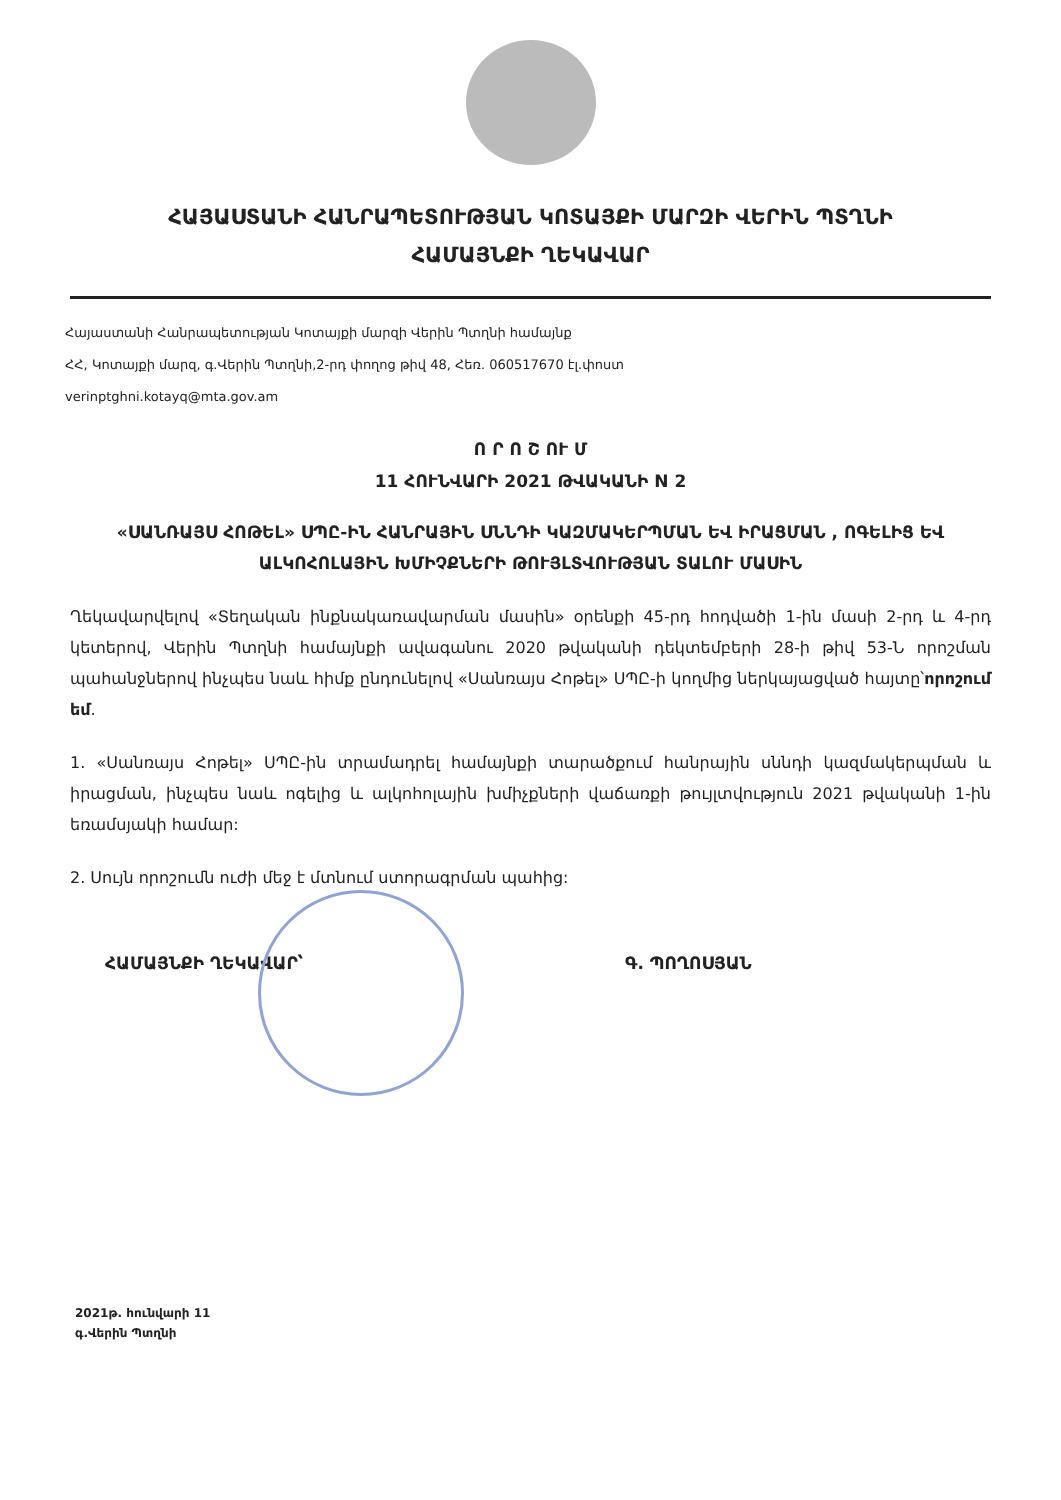ՀԱՅԱՍՏԱՆԻ ՀԱՆՐԱՊԵՏՈՒԹՅԱՆ ԿՈՏԱՅՔԻ ՄԱՐԶԻ ՎԵՐԻՆ ՊՏՂՆԻ
ՀԱՄԱՅՆՔԻ ՂԵԿԱՎԱՐ
Հայաստանի Հանրապետության Կոտայքի մարզի Վերին Պտղնի համայնք
ՀՀ, Կոտայքի մարզ, գ.Վերին Պտղնի,2-րդ փողոց թիվ 48, Հեռ. 060517670 էլ.փոստ
verinptghni.kotayq@mta.gov.am
Ո Ր Ո Շ ՈՒ Մ
11 ՀՈՒՆՎԱՐԻ 2021 ԹՎԱԿԱՆԻ N 2
«ՍԱՆՌԱՅՍ ՀՈԹԵԼ» ՍՊԸ-ԻՆ ՀԱՆՐԱՅԻՆ ՍՆՆԴԻ ԿԱԶՄԱԿԵՐՊՄԱՆ ԵՎ ԻՐԱՑՄԱՆ , ՈԳԵԼԻՑ ԵՎ ԱԼԿՈՀՈԼԱՅԻՆ ԽՄԻՉՔՆԵՐԻ ԹՈՒՅԼՏՎՈՒԹՅԱՆ ՏԱԼՈՒ ՄԱՍԻՆ
Ղեկավարվելով «Տեղական ինքնակառավարման մասին» օրենքի 45-րդ հոդվածի 1-ին մասի 2-րդ և 4-րդ կետերով, Վերին Պտղնի համայնքի ավագանու 2020 թվականի դեկտեմբերի 28-ի թիվ 53-Ն որոշման պահանջներով ինչպես նաև հիմք ընդունելով «Սանռայս Հոթել» ՍՊԸ-ի կողմից ներկայացված հայտը՝որոշում եմ.
1. «Սանռայս Հոթել» ՍՊԸ-ին տրամադրել համայնքի տարածքում հանրային սննդի կազմակերպման և իրացման, ինչպես նաև ոգելից և ալկոհոլային խմիչքների վաճառքի թույլտվություն 2021 թվականի 1-ին եռամսյակի համար:
2. Սույն որոշումն ուժի մեջ է մտնում ստորագրման պահից:
ՀԱՄԱՅՆՔԻ ՂԵԿԱՎԱՐ՝ Գ. ՊՈՂՈՍՅԱՆ
2021թ. հունվարի 11
գ.Վերին Պտղնի